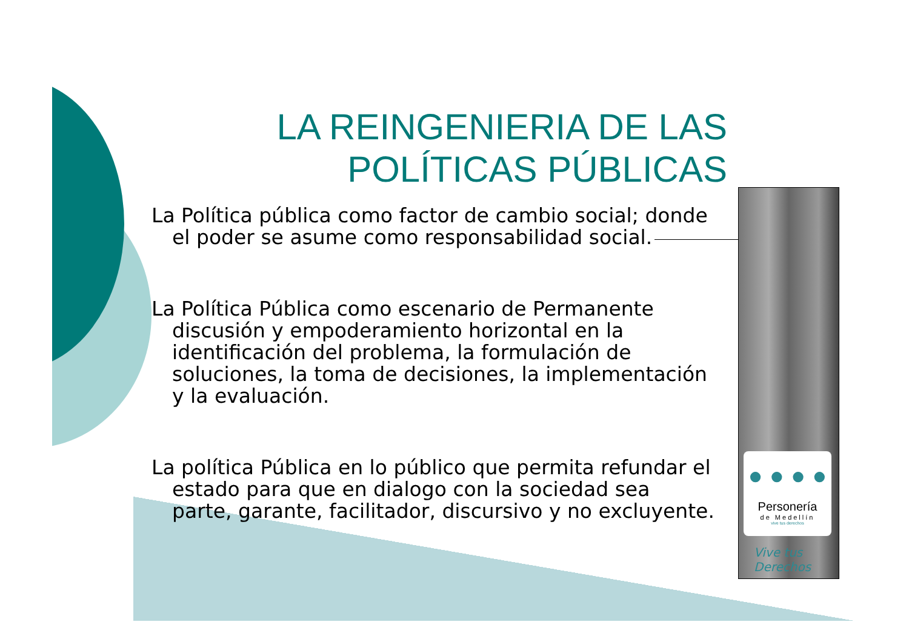LA REINGENIERIA DE LAS POLÍTICAS PÚBLICAS
La Política pública como factor de cambio social; donde el poder se asume como responsabilidad social.
La Política Pública como escenario de Permanente discusión y empoderamiento horizontal en la identificación del problema, la formulación de soluciones, la toma de decisiones, la implementación y la evaluación.
La política Pública en lo público que permita refundar el estado para que en dialogo con la sociedad sea parte, garante, facilitador, discursivo y no excluyente.
● ● ● ●
Personería
de Medellín
vive tus derechos
Vive tus
Derechos